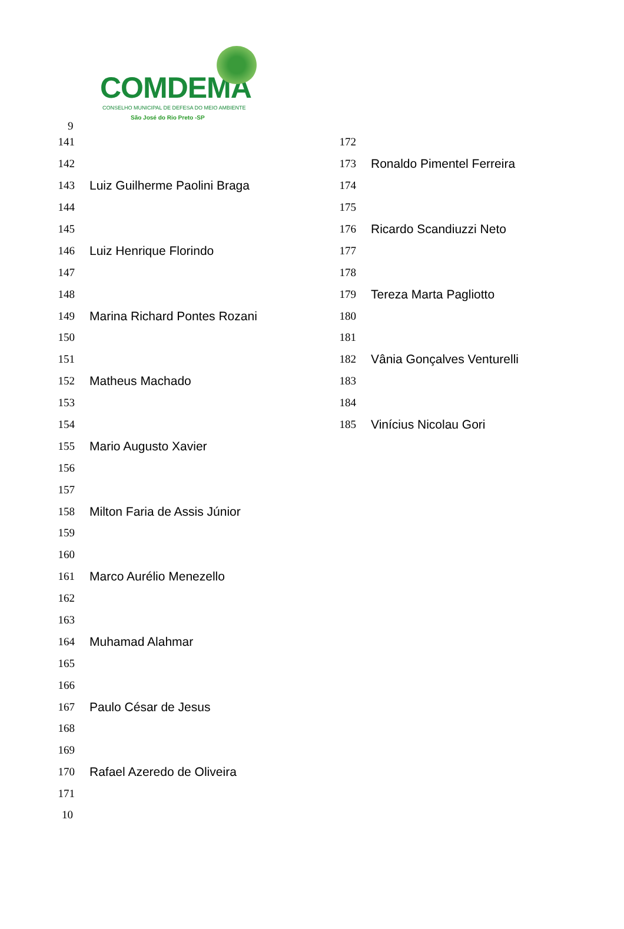COMDEMA
CONSELHO MUNICIPAL DE DEFESA DO MEIO AMBIENTE
São José do Rio Preto -SP
9
141
142
143 Luiz Guilherme Paolini Braga
144
145
146 Luiz Henrique Florindo
147
148
149 Marina Richard Pontes Rozani
150
151
152 Matheus Machado
153
154
155 Mario Augusto Xavier
156
157
158 Milton Faria de Assis Júnior
159
160
161 Marco Aurélio Menezello
162
163
164 Muhamad Alahmar
165
166
167 Paulo César de Jesus
168
169
170 Rafael Azeredo de Oliveira
171
172
173 Ronaldo Pimentel Ferreira
174
175
176 Ricardo Scandiuzzi Neto
177
178
179 Tereza Marta Pagliotto
180
181
182 Vânia Gonçalves Venturelli
183
184
185 Vinícius Nicolau Gori
10